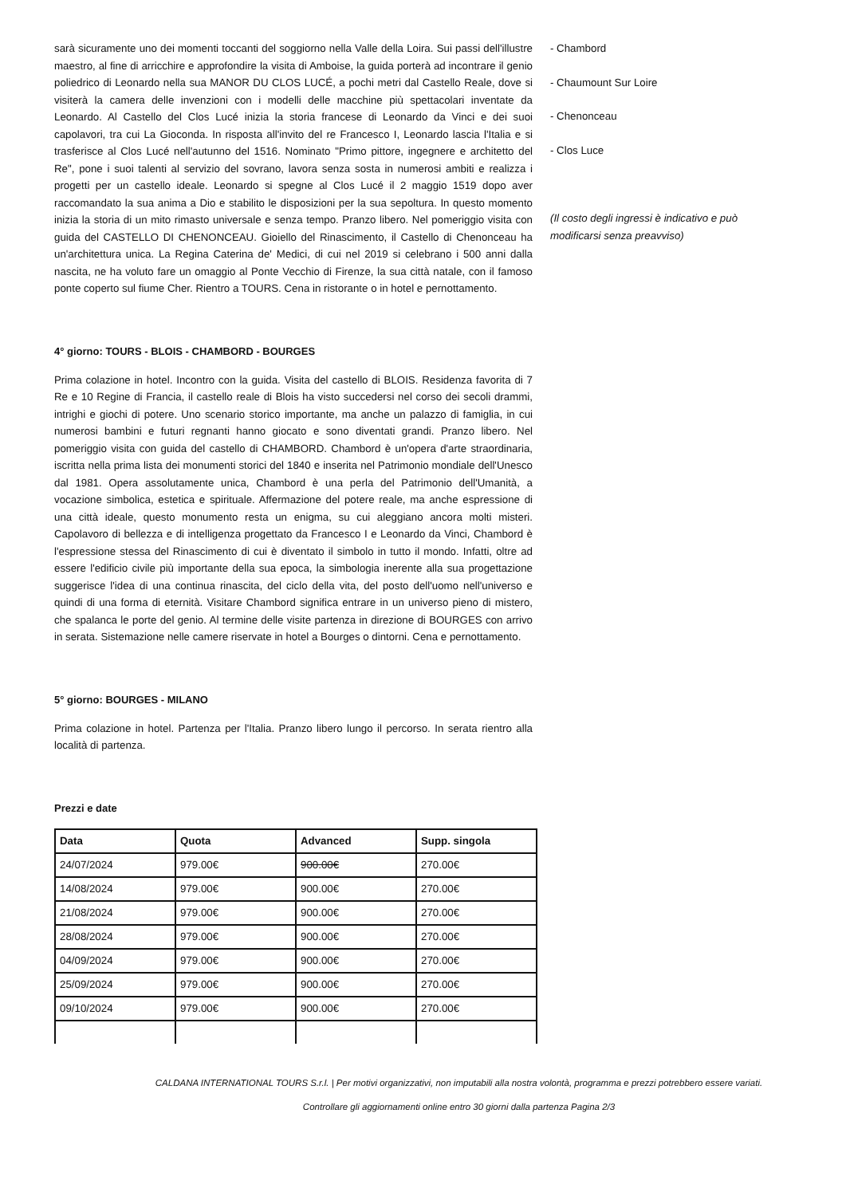sarà sicuramente uno dei momenti toccanti del soggiorno nella Valle della Loira. Sui passi dell'illustre maestro, al fine di arricchire e approfondire la visita di Amboise, la guida porterà ad incontrare il genio poliedrico di Leonardo nella sua MANOR DU CLOS LUCÉ, a pochi metri dal Castello Reale, dove si visiterà la camera delle invenzioni con i modelli delle macchine più spettacolari inventate da Leonardo. Al Castello del Clos Lucé inizia la storia francese di Leonardo da Vinci e dei suoi capolavori, tra cui La Gioconda. In risposta all'invito del re Francesco I, Leonardo lascia l'Italia e si trasferisce al Clos Lucé nell'autunno del 1516. Nominato "Primo pittore, ingegnere e architetto del Re", pone i suoi talenti al servizio del sovrano, lavora senza sosta in numerosi ambiti e realizza i progetti per un castello ideale. Leonardo si spegne al Clos Lucé il 2 maggio 1519 dopo aver raccomandato la sua anima a Dio e stabilito le disposizioni per la sua sepoltura. In questo momento inizia la storia di un mito rimasto universale e senza tempo. Pranzo libero. Nel pomeriggio visita con guida del CASTELLO DI CHENONCEAU. Gioiello del Rinascimento, il Castello di Chenonceau ha un'architettura unica. La Regina Caterina de' Medici, di cui nel 2019 si celebrano i 500 anni dalla nascita, ne ha voluto fare un omaggio al Ponte Vecchio di Firenze, la sua città natale, con il famoso ponte coperto sul fiume Cher. Rientro a TOURS. Cena in ristorante o in hotel e pernottamento.
4° giorno: TOURS - BLOIS - CHAMBORD - BOURGES
Prima colazione in hotel. Incontro con la guida. Visita del castello di BLOIS. Residenza favorita di 7 Re e 10 Regine di Francia, il castello reale di Blois ha visto succedersi nel corso dei secoli drammi, intrighi e giochi di potere. Uno scenario storico importante, ma anche un palazzo di famiglia, in cui numerosi bambini e futuri regnanti hanno giocato e sono diventati grandi. Pranzo libero. Nel pomeriggio visita con guida del castello di CHAMBORD. Chambord è un'opera d'arte straordinaria, iscritta nella prima lista dei monumenti storici del 1840 e inserita nel Patrimonio mondiale dell'Unesco dal 1981. Opera assolutamente unica, Chambord è una perla del Patrimonio dell'Umanità, a vocazione simbolica, estetica e spirituale. Affermazione del potere reale, ma anche espressione di una città ideale, questo monumento resta un enigma, su cui aleggiano ancora molti misteri. Capolavoro di bellezza e di intelligenza progettato da Francesco I e Leonardo da Vinci, Chambord è l'espressione stessa del Rinascimento di cui è diventato il simbolo in tutto il mondo. Infatti, oltre ad essere l'edificio civile più importante della sua epoca, la simbologia inerente alla sua progettazione suggerisce l'idea di una continua rinascita, del ciclo della vita, del posto dell'uomo nell'universo e quindi di una forma di eternità. Visitare Chambord significa entrare in un universo pieno di mistero, che spalanca le porte del genio. Al termine delle visite partenza in direzione di BOURGES con arrivo in serata. Sistemazione nelle camere riservate in hotel a Bourges o dintorni. Cena e pernottamento.
5° giorno: BOURGES - MILANO
Prima colazione in hotel. Partenza per l'Italia. Pranzo libero lungo il percorso. In serata rientro alla località di partenza.
Prezzi e date
| Data | Quota | Advanced | Supp. singola |
| --- | --- | --- | --- |
| 24/07/2024 | 979.00€ | 900.00€ | 270.00€ |
| 14/08/2024 | 979.00€ | 900.00€ | 270.00€ |
| 21/08/2024 | 979.00€ | 900.00€ | 270.00€ |
| 28/08/2024 | 979.00€ | 900.00€ | 270.00€ |
| 04/09/2024 | 979.00€ | 900.00€ | 270.00€ |
| 25/09/2024 | 979.00€ | 900.00€ | 270.00€ |
| 09/10/2024 | 979.00€ | 900.00€ | 270.00€ |
- Chambord
- Chaumount Sur Loire
- Chenonceau
- Clos Luce
(Il costo degli ingressi è indicativo e può modificarsi senza preavviso)
CALDANA INTERNATIONAL TOURS S.r.l. | Per motivi organizzativi, non imputabili alla nostra volontà, programma e prezzi potrebbero essere variati.
Controllare gli aggiornamenti online entro 30 giorni dalla partenza Pagina 2/3